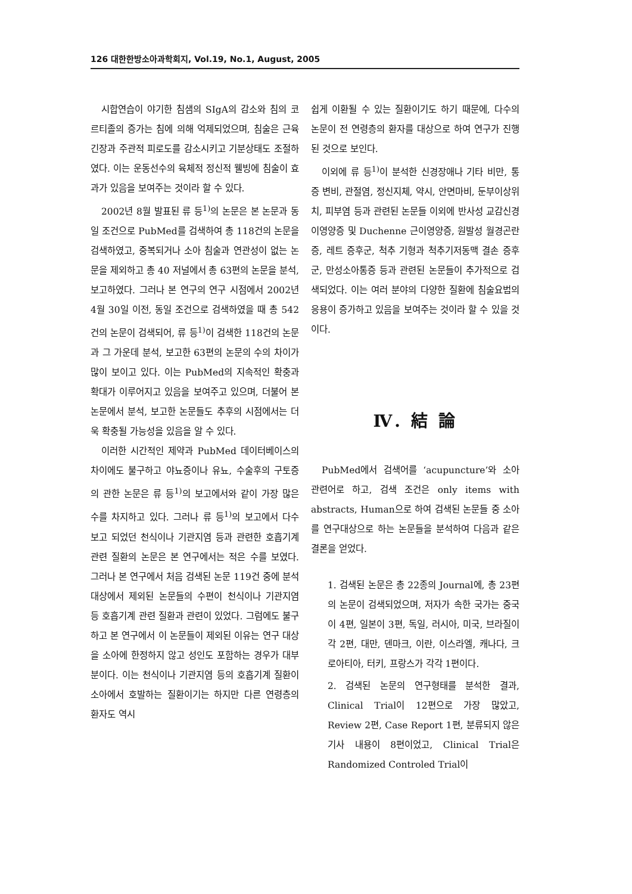126 대한한방소아과학회지, Vol.19, No.1, August, 2005
시합연습이 야기한 침샘의 SIgA의 감소와 침의 코르티졸의 증가는 침에 의해 억제되었으며, 침술은 근육긴장과 주관적 피로도를 감소시키고 기분상태도 조절하였다. 이는 운동선수의 육체적 정신적 웰빙에 침술이 효과가 있음을 보여주는 것이라 할 수 있다.
2002년 8월 발표된 류 등<sup>1)</sup>의 논문은 본 논문과 동일 조건으로 PubMed를 검색하여 총 118건의 논문을 검색하였고, 중복되거나 소아 침술과 연관성이 없는 논문을 제외하고 총 40 저널에서 총 63편의 논문을 분석, 보고하였다. 그러나 본 연구의 연구 시점에서 2002년 4월 30일 이전, 동일 조건으로 검색하였을 때 총 542건의 논문이 검색되어, 류 등<sup>1)</sup>이 검색한 118건의 논문과 그 가운데 분석, 보고한 63편의 논문의 수의 차이가 많이 보이고 있다. 이는 PubMed의 지속적인 확충과 확대가 이루어지고 있음을 보여주고 있으며, 더불어 본 논문에서 분석, 보고한 논문들도 추후의 시점에서는 더욱 확충될 가능성을 있음을 알 수 있다.
이러한 시간적인 제약과 PubMed 데이터베이스의 차이에도 불구하고 야뇨증이나 유뇨, 수술후의 구토증의 관한 논문은 류 등<sup>1)</sup>의 보고에서와 같이 가장 많은 수를 차지하고 있다. 그러나 류 등<sup>1)</sup>의 보고에서 다수 보고 되었던 천식이나 기관지염 등과 관련한 호흡기계 관련 질환의 논문은 본 연구에서는 적은 수를 보였다. 그러나 본 연구에서 처음 검색된 논문 119건 중에 분석 대상에서 제외된 논문들의 수편이 천식이나 기관지염 등 호흡기계 관련 질환과 관련이 있었다. 그럼에도 불구하고 본 연구에서 이 논문들이 제외된 이유는 연구 대상을 소아에 한정하지 않고 성인도 포함하는 경우가 대부분이다. 이는 천식이나 기관지염 등의 호흡기계 질환이 소아에서 호발하는 질환이기는 하지만 다른 연령층의 환자도 역시
쉽게 이환될 수 있는 질환이기도 하기 때문에, 다수의 논문이 전 연령층의 환자를 대상으로 하여 연구가 진행된 것으로 보인다.
이외에 류 등<sup>1)</sup>이 분석한 신경장애나 기타 비만, 통증 변비, 관절염, 정신지체, 약시, 안면마비, 둔부이상위치, 피부염 등과 관련된 논문들 이외에 반사성 교감신경 이영양증 및 Duchenne 근이영양증, 원발성 월경곤란증, 레트 증후군, 척추 기형과 척추기저동맥 결손 증후군, 만성소아통증 등과 관련된 논문들이 추가적으로 검색되었다. 이는 여러 분야의 다양한 질환에 침술요법의 응용이 증가하고 있음을 보여주는 것이라 할 수 있을 것이다.
Ⅳ. 結 論
PubMed에서 검색어를 ‘acupuncture’와 소아 관련어로 하고, 검색 조건은 only items with abstracts, Human으로 하여 검색된 논문들 중 소아를 연구대상으로 하는 논문들을 분석하여 다음과 같은 결론을 얻었다.
1. 검색된 논문은 총 22종의 Journal에, 총 23편의 논문이 검색되었으며, 저자가 속한 국가는 중국이 4편, 일본이 3편, 독일, 러시아, 미국, 브라질이 각 2편, 대만, 덴마크, 이란, 이스라엘, 캐나다, 크로아티아, 터키, 프랑스가 각각 1편이다.
2. 검색된 논문의 연구형태를 분석한 결과, Clinical Trial이 12편으로 가장 많았고, Review 2편, Case Report 1편, 분류되지 않은 기사 내용이 8편이었고, Clinical Trial은 Randomized Controled Trial이